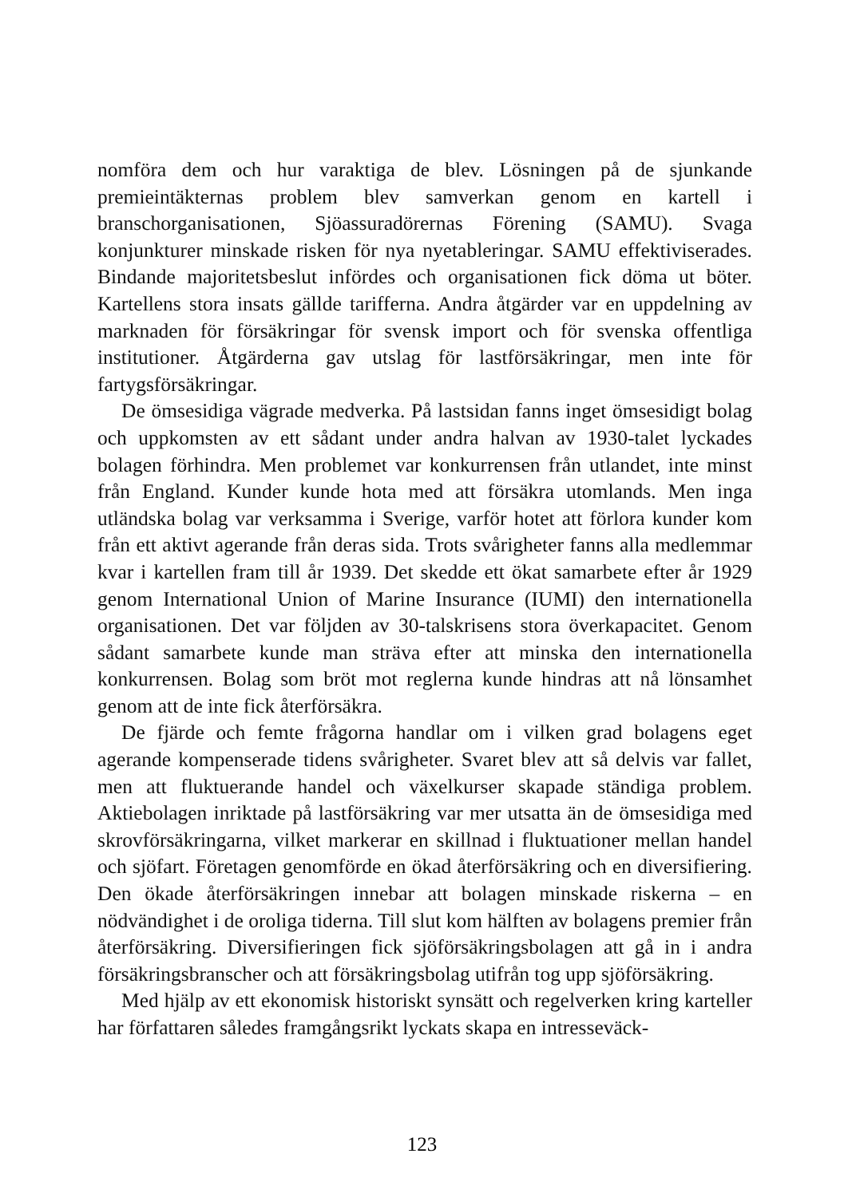nomföra dem och hur varaktiga de blev. Lösningen på de sjunkande premieintäkternas problem blev samverkan genom en kartell i branschorganisationen, Sjöassuradörernas Förening (SAMU). Svaga konjunkturer minskade risken för nya nyetableringar. SAMU effektiviserades. Bindande majoritetsbeslut infördes och organisationen fick döma ut böter. Kartellens stora insats gällde tarifferna. Andra åtgärder var en uppdelning av marknaden för försäkringar för svensk import och för svenska offentliga institutioner. Åtgärderna gav utslag för lastförsäkringar, men inte för fartygsförsäkringar.
De ömsesidiga vägrade medverka. På lastsidan fanns inget ömsesidigt bolag och uppkomsten av ett sådant under andra halvan av 1930-talet lyckades bolagen förhindra. Men problemet var konkurrensen från utlandet, inte minst från England. Kunder kunde hota med att försäkra utomlands. Men inga utländska bolag var verksamma i Sverige, varför hotet att förlora kunder kom från ett aktivt agerande från deras sida. Trots svårigheter fanns alla medlemmar kvar i kartellen fram till år 1939. Det skedde ett ökat samarbete efter år 1929 genom International Union of Marine Insurance (IUMI) den internationella organisationen. Det var följden av 30-talskrisens stora överkapacitet. Genom sådant samarbete kunde man sträva efter att minska den internationella konkurrensen. Bolag som bröt mot reglerna kunde hindras att nå lönsamhet genom att de inte fick återförsäkra.
De fjärde och femte frågorna handlar om i vilken grad bolagens eget agerande kompenserade tidens svårigheter. Svaret blev att så delvis var fallet, men att fluktuerande handel och växelkurser skapade ständiga problem. Aktiebolagen inriktade på lastförsäkring var mer utsatta än de ömsesidiga med skrovförsäkringarna, vilket markerar en skillnad i fluktuationer mellan handel och sjöfart. Företagen genomförde en ökad återförsäkring och en diversifiering. Den ökade återförsäkringen innebar att bolagen minskade riskerna – en nödvändighet i de oroliga tiderna. Till slut kom hälften av bolagens premier från återförsäkring. Diversifieringen fick sjöförsäkringsbolagen att gå in i andra försäkringsbranscher och att försäkringsbolag utifrån tog upp sjöförsäkring.
Med hjälp av ett ekonomisk historiskt synsätt och regelverken kring karteller har författaren således framgångsrikt lyckats skapa en intresseväck-
123